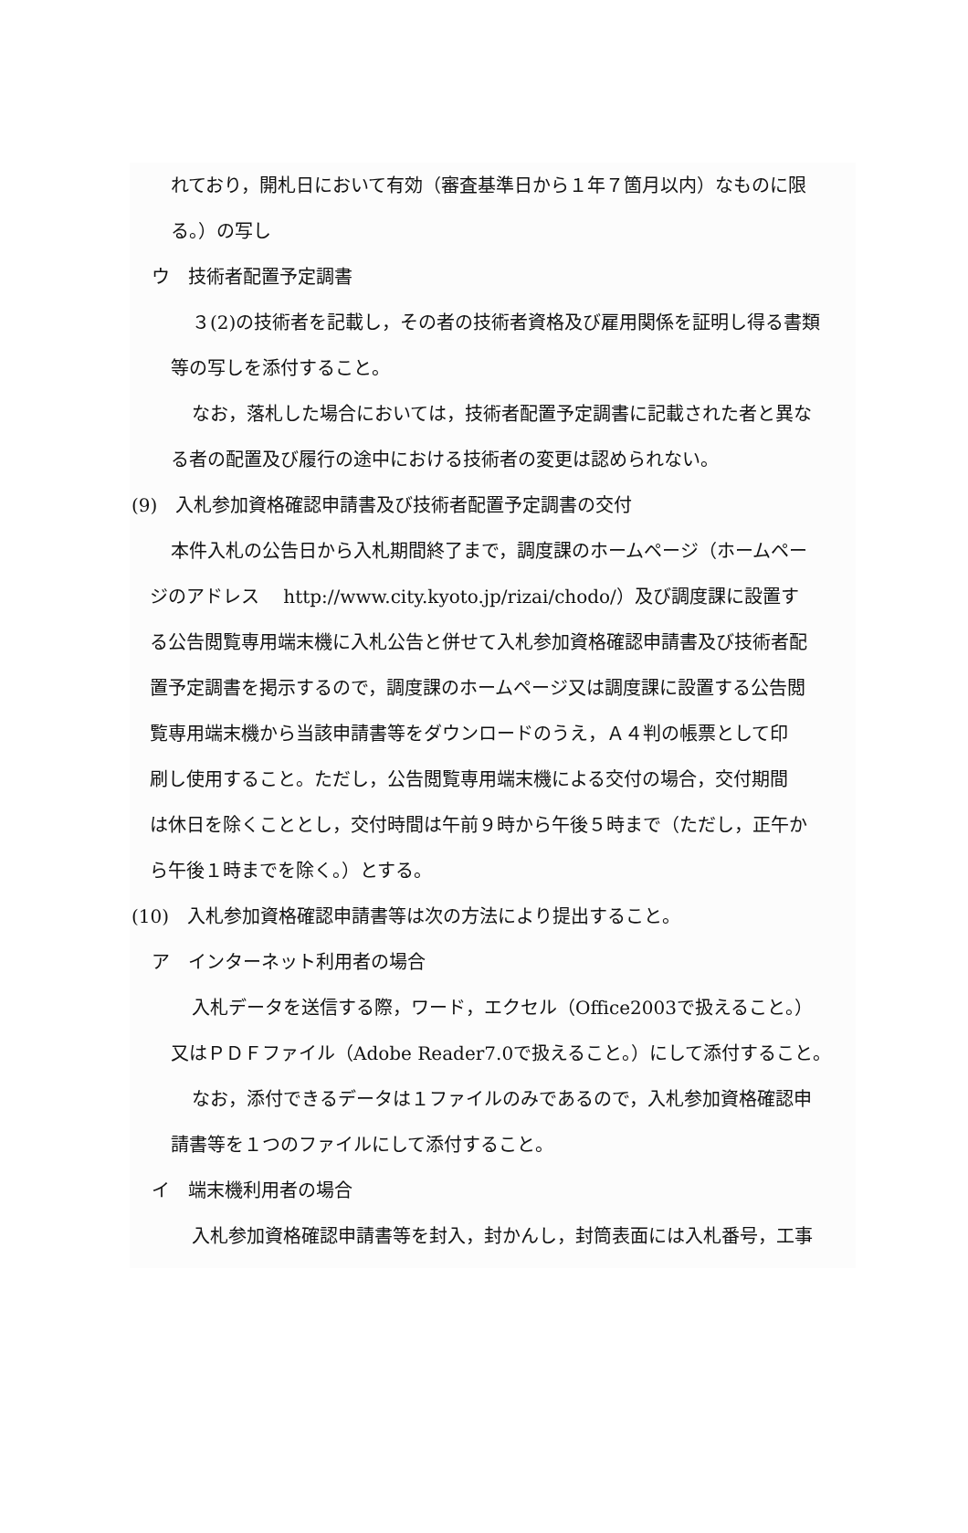れており，開札日において有効（審査基準日から１年７箇月以内）なものに限
る。）の写し
ウ　技術者配置予定調書
３(2)の技術者を記載し，その者の技術者資格及び雇用関係を証明し得る書類
等の写しを添付すること。
なお，落札した場合においては，技術者配置予定調書に記載された者と異な
る者の配置及び履行の途中における技術者の変更は認められない。
(9)　入札参加資格確認申請書及び技術者配置予定調書の交付
本件入札の公告日から入札期間終了まで，調度課のホームページ（ホームペー
ジのアドレス　 http://www.city.kyoto.jp/rizai/chodo/）及び調度課に設置す
る公告閲覧専用端末機に入札公告と併せて入札参加資格確認申請書及び技術者配
置予定調書を掲示するので，調度課のホームページ又は調度課に設置する公告閲
覧専用端末機から当該申請書等をダウンロードのうえ，Ａ４判の帳票として印
刷し使用すること。ただし，公告閲覧専用端末機による交付の場合，交付期間
は休日を除くこととし，交付時間は午前９時から午後５時まで（ただし，正午か
ら午後１時までを除く。）とする。
(10)　入札参加資格確認申請書等は次の方法により提出すること。
ア　インターネット利用者の場合
入札データを送信する際，ワード，エクセル（Office2003で扱えること。）
又はＰＤＦファイル（Adobe Reader7.0で扱えること。）にして添付すること。
なお，添付できるデータは１ファイルのみであるので，入札参加資格確認申
請書等を１つのファイルにして添付すること。
イ　端末機利用者の場合
入札参加資格確認申請書等を封入，封かんし，封筒表面には入札番号，工事